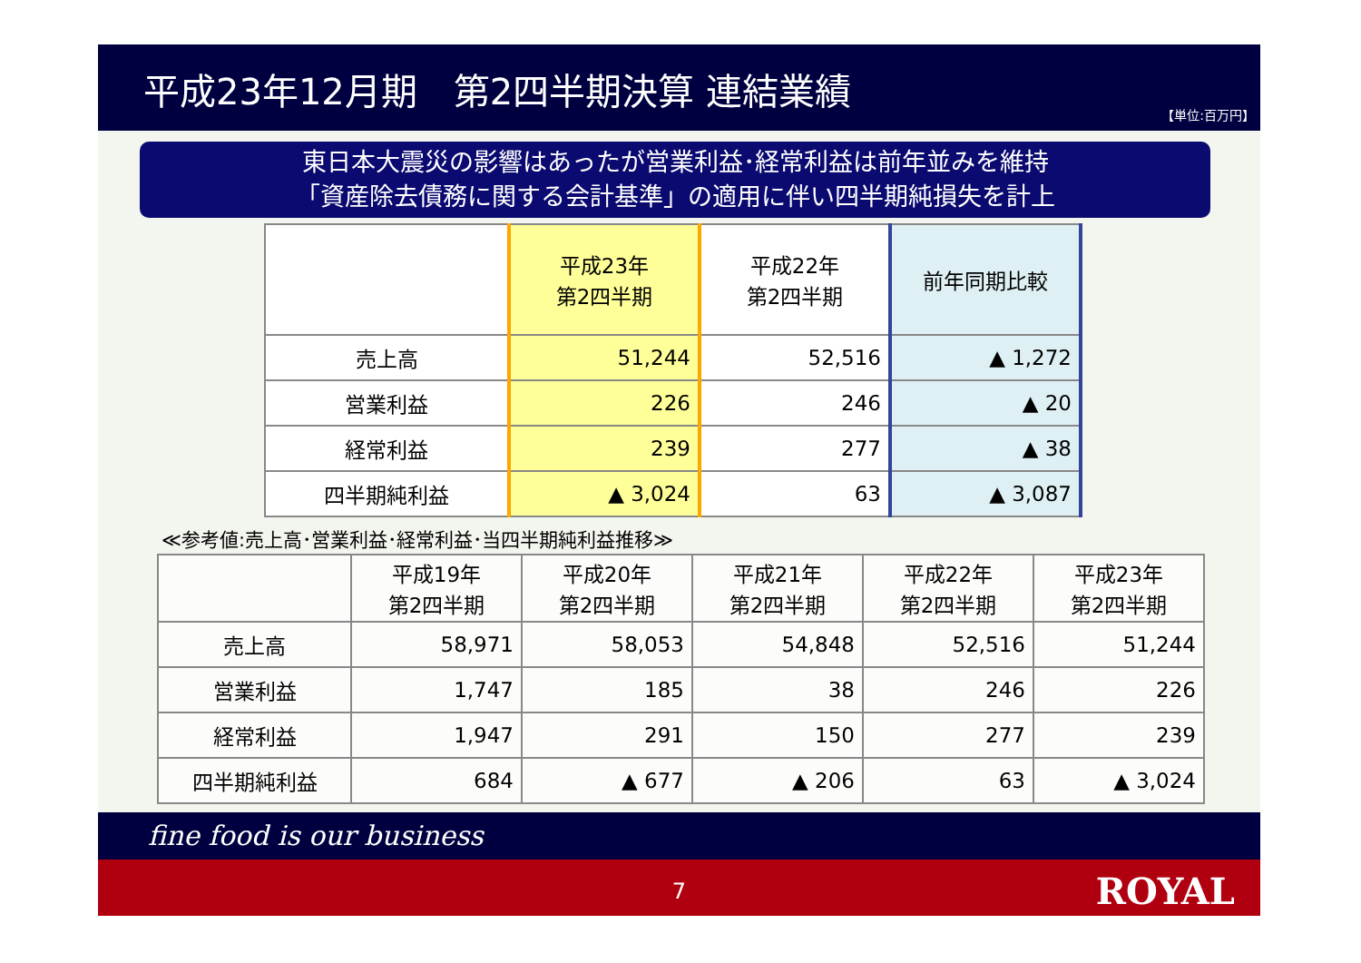平成23年12月期　第2四半期決算 連結業績
【単位:百万円】
東日本大震災の影響はあったが営業利益･経常利益は前年並みを維持
「資産除去債務に関する会計基準」の適用に伴い四半期純損失を計上
| | 平成23年 第2四半期 | 平成22年 第2四半期 | 前年同期比較 |
| --- | --- | --- | --- |
| 売上高 | 51,244 | 52,516 | ▲ 1,272 |
| 営業利益 | 226 | 246 | ▲ 20 |
| 経常利益 | 239 | 277 | ▲ 38 |
| 四半期純利益 | ▲ 3,024 | 63 | ▲ 3,087 |
≪参考値:売上高･営業利益･経常利益･当四半期純利益推移≫
| | 平成19年 第2四半期 | 平成20年 第2四半期 | 平成21年 第2四半期 | 平成22年 第2四半期 | 平成23年 第2四半期 |
| --- | --- | --- | --- | --- | --- |
| 売上高 | 58,971 | 58,053 | 54,848 | 52,516 | 51,244 |
| 営業利益 | 1,747 | 185 | 38 | 246 | 226 |
| 経常利益 | 1,947 | 291 | 150 | 277 | 239 |
| 四半期純利益 | 684 | ▲ 677 | ▲ 206 | 63 | ▲ 3,024 |
fine food is our business
7 ROYAL